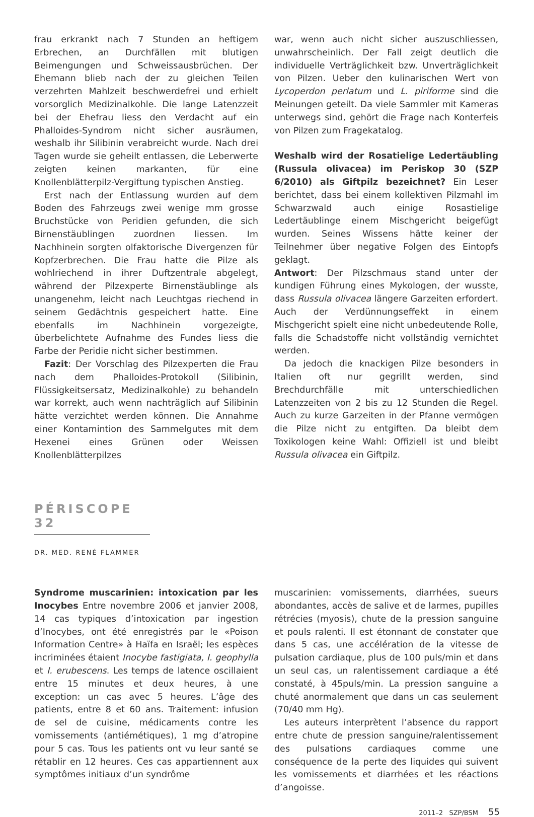frau erkrankt nach 7 Stunden an heftigem Erbrechen, an Durchfällen mit blutigen Beimengungen und Schweissausbrüchen. Der Ehemann blieb nach der zu gleichen Teilen verzehrten Mahlzeit beschwerdefrei und erhielt vorsorglich Medizinalkohle. Die lange Latenzzeit bei der Ehefrau liess den Verdacht auf ein Phalloides-Syndrom nicht sicher ausräumen, weshalb ihr Silibinin verabreicht wurde. Nach drei Tagen wurde sie geheilt entlassen, die Leberwerte zeigten keinen markanten, für eine Knollenblätterpilz-Vergiftung typischen Anstieg.
Erst nach der Entlassung wurden auf dem Boden des Fahrzeugs zwei wenige mm grosse Bruchstücke von Peridien gefunden, die sich Birnenstäublingen zuordnen liessen. Im Nachhinein sorgten olfaktorische Divergenzen für Kopfzerbrechen. Die Frau hatte die Pilze als wohlriechend in ihrer Duftzentrale abgelegt, während der Pilzexperte Birnenstäublinge als unangenehm, leicht nach Leuchtgas riechend in seinem Gedächtnis gespeichert hatte. Eine ebenfalls im Nachhinein vorgezeigte, überbelichtete Aufnahme des Fundes liess die Farbe der Peridie nicht sicher bestimmen.
Fazit: Der Vorschlag des Pilzexperten die Frau nach dem Phalloides-Protokoll (Silibinin, Flüssigkeitsersatz, Medizinalkohle) zu behandeln war korrekt, auch wenn nachträglich auf Silibinin hätte verzichtet werden können. Die Annahme einer Kontamintion des Sammelgutes mit dem Hexenei eines Grünen oder Weissen Knollenblätterpilzes
war, wenn auch nicht sicher auszuschliessen, unwahrscheinlich. Der Fall zeigt deutlich die individuelle Verträglichkeit bzw. Unverträglichkeit von Pilzen. Ueber den kulinarischen Wert von Lycoperdon perlatum und L. piriforme sind die Meinungen geteilt. Da viele Sammler mit Kameras unterwegs sind, gehört die Frage nach Konterfeis von Pilzen zum Fragekatalog.
Weshalb wird der Rosatielige Ledertäubling (Russula olivacea) im Periskop 30 (SZP 6/2010) als Giftpilz bezeichnet? Ein Leser berichtet, dass bei einem kollektiven Pilzmahl im Schwarzwald auch einige Rosastielige Ledertäublinge einem Mischgericht beigefügt wurden. Seines Wissens hätte keiner der Teilnehmer über negative Folgen des Eintopfs geklagt.
Antwort: Der Pilzschmaus stand unter der kundigen Führung eines Mykologen, der wusste, dass Russula olivacea längere Garzeiten erfordert. Auch der Verdünnungseffekt in einem Mischgericht spielt eine nicht unbedeutende Rolle, falls die Schadstoffe nicht vollständig vernichtet werden.
Da jedoch die knackigen Pilze besonders in Italien oft nur gegrillt werden, sind Brechdurchfälle mit unterschiedlichen Latenzzeiten von 2 bis zu 12 Stunden die Regel. Auch zu kurze Garzeiten in der Pfanne vermögen die Pilze nicht zu entgiften. Da bleibt dem Toxikologen keine Wahl: Offiziell ist und bleibt Russula olivacea ein Giftpilz.
PÉRISCOPE 32
DR. MED. RENÉ FLAMMER
Syndrome muscarinien: intoxication par les Inocybes Entre novembre 2006 et janvier 2008, 14 cas typiques d’intoxication par ingestion d’Inocybes, ont été enregistrés par le «Poison Information Centre» à Haïfa en Israël; les espèces incriminées étaient Inocybe fastigiata, I. geophylla et I. erubescens. Les temps de latence oscillaient entre 15 minutes et deux heures, à une exception: un cas avec 5 heures. L’âge des patients, entre 8 et 60 ans. Traitement: infusion de sel de cuisine, médicaments contre les vomissements (antiémétiques), 1 mg d’atropine pour 5 cas. Tous les patients ont vu leur santé se rétablir en 12 heures. Ces cas appartiennent aux symptômes initiaux d’un syndrôme
muscarinien: vomissements, diarrhées, sueurs abondantes, accès de salive et de larmes, pupilles rétrécies (myosis), chute de la pression sanguine et pouls ralenti. Il est étonnant de constater que dans 5 cas, une accélération de la vitesse de pulsation cardiaque, plus de 100 puls/min et dans un seul cas, un ralentissement cardiaque a été constaté, à 45puls/min. La pression sanguine a chuté anormalement que dans un cas seulement (70/40 mm Hg).
Les auteurs interprètent l’absence du rapport entre chute de pression sanguine/ralentissement des pulsations cardiaques comme une conséquence de la perte des liquides qui suivent les vomissements et diarrhées et les réactions d’angoisse.
2011–2 SZP/BSM 55